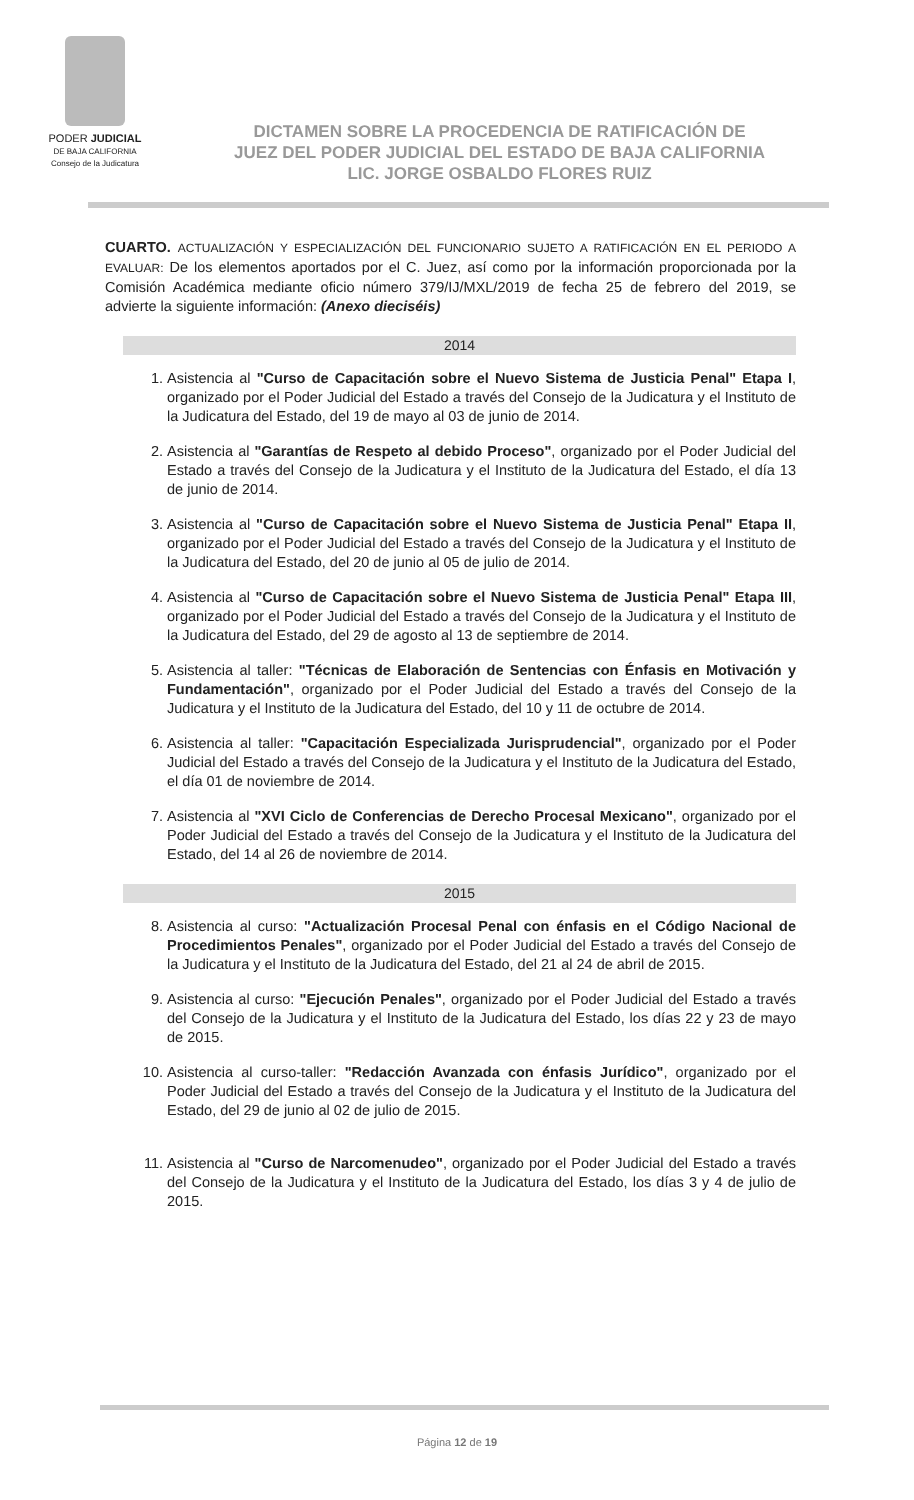PODER JUDICIAL
DE BAJA CALIFORNIA
Consejo de la Judicatura
DICTAMEN SOBRE LA PROCEDENCIA DE RATIFICACIÓN DE
JUEZ DEL PODER JUDICIAL DEL ESTADO DE BAJA CALIFORNIA
LIC. JORGE OSBALDO FLORES RUIZ
CUARTO. ACTUALIZACIÓN Y ESPECIALIZACIÓN DEL FUNCIONARIO SUJETO A RATIFICACIÓN EN EL PERIODO A EVALUAR: De los elementos aportados por el C. Juez, así como por la información proporcionada por la Comisión Académica mediante oficio número 379/IJ/MXL/2019 de fecha 25 de febrero del 2019, se advierte la siguiente información: (Anexo dieciséis)
2014
1. Asistencia al "Curso de Capacitación sobre el Nuevo Sistema de Justicia Penal" Etapa I, organizado por el Poder Judicial del Estado a través del Consejo de la Judicatura y el Instituto de la Judicatura del Estado, del 19 de mayo al 03 de junio de 2014.
2. Asistencia al "Garantías de Respeto al debido Proceso", organizado por el Poder Judicial del Estado a través del Consejo de la Judicatura y el Instituto de la Judicatura del Estado, el día 13 de junio de 2014.
3. Asistencia al "Curso de Capacitación sobre el Nuevo Sistema de Justicia Penal" Etapa II, organizado por el Poder Judicial del Estado a través del Consejo de la Judicatura y el Instituto de la Judicatura del Estado, del 20 de junio al 05 de julio de 2014.
4. Asistencia al "Curso de Capacitación sobre el Nuevo Sistema de Justicia Penal" Etapa III, organizado por el Poder Judicial del Estado a través del Consejo de la Judicatura y el Instituto de la Judicatura del Estado, del 29 de agosto al 13 de septiembre de 2014.
5. Asistencia al taller: "Técnicas de Elaboración de Sentencias con Énfasis en Motivación y Fundamentación", organizado por el Poder Judicial del Estado a través del Consejo de la Judicatura y el Instituto de la Judicatura del Estado, del 10 y 11 de octubre de 2014.
6. Asistencia al taller: "Capacitación Especializada Jurisprudencial", organizado por el Poder Judicial del Estado a través del Consejo de la Judicatura y el Instituto de la Judicatura del Estado, el día 01 de noviembre de 2014.
7. Asistencia al "XVI Ciclo de Conferencias de Derecho Procesal Mexicano", organizado por el Poder Judicial del Estado a través del Consejo de la Judicatura y el Instituto de la Judicatura del Estado, del 14 al 26 de noviembre de 2014.
2015
8. Asistencia al curso: "Actualización Procesal Penal con énfasis en el Código Nacional de Procedimientos Penales", organizado por el Poder Judicial del Estado a través del Consejo de la Judicatura y el Instituto de la Judicatura del Estado, del 21 al 24 de abril de 2015.
9. Asistencia al curso: "Ejecución Penales", organizado por el Poder Judicial del Estado a través del Consejo de la Judicatura y el Instituto de la Judicatura del Estado, los días 22 y 23 de mayo de 2015.
10. Asistencia al curso-taller: "Redacción Avanzada con énfasis Jurídico", organizado por el Poder Judicial del Estado a través del Consejo de la Judicatura y el Instituto de la Judicatura del Estado, del 29 de junio al 02 de julio de 2015.
11. Asistencia al "Curso de Narcomenudeo", organizado por el Poder Judicial del Estado a través del Consejo de la Judicatura y el Instituto de la Judicatura del Estado, los días 3 y 4 de julio de 2015.
Página 12 de 19